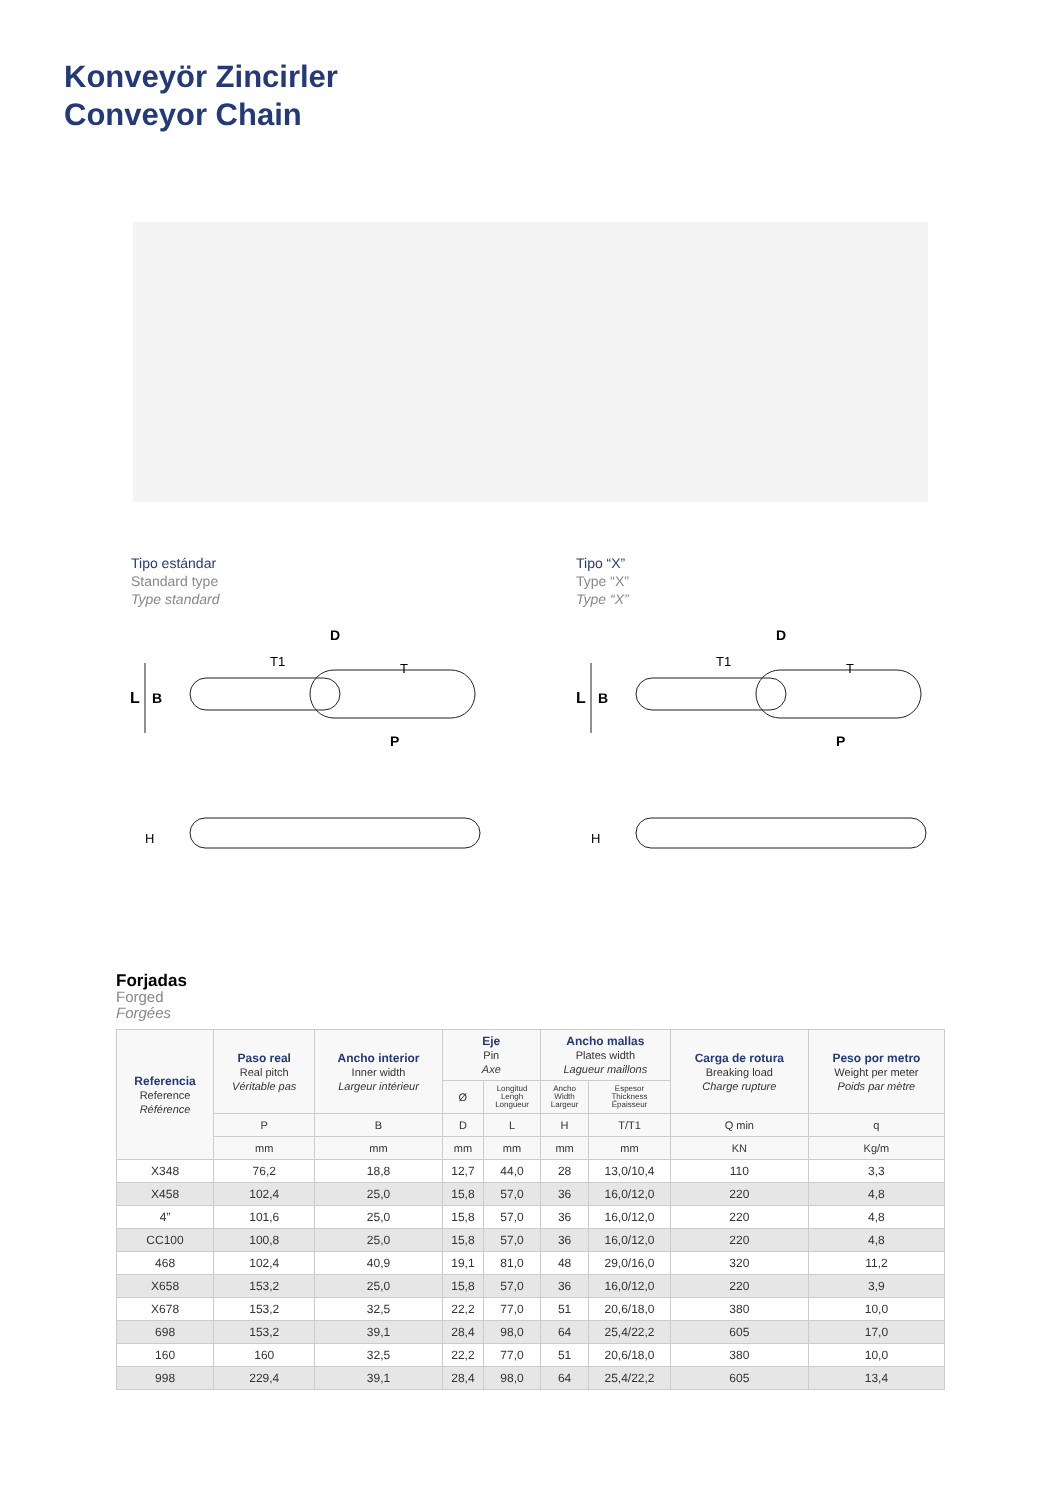Konveyör Zincirler
Conveyor Chain
Tipo estándar
Standard type
Type standard
Tipo “X”
Type “X”
Type “X”
L
B
D
T1
T
P
H
L
B
D
T1
T
P
H
Forjadas
Forged
Forgées
| Referencia Reference Référence | Paso real Real pitch Véritable pas | Ancho interior Inner width Largeur intérieur | Eje Pin Axe | | Ancho mallas Plates width Lagueur maillons | | Carga de rotura Breaking load Charge rupture | Peso por metro Weight per meter Poids par mètre |
| --- | --- | --- | --- | --- | --- | --- | --- | --- |
| | | | Ø | Longitud Lengh Longueur | Ancho Width Largeur | Espesor Thickness Épaisseur | | |
| | P | B | D | L | H | T/T1 | Q min | q |
| | mm | mm | mm | mm | mm | mm | KN | Kg/m |
| X348 | 76,2 | 18,8 | 12,7 | 44,0 | 28 | 13,0/10,4 | 110 | 3,3 |
| X458 | 102,4 | 25,0 | 15,8 | 57,0 | 36 | 16,0/12,0 | 220 | 4,8 |
| 4” | 101,6 | 25,0 | 15,8 | 57,0 | 36 | 16,0/12,0 | 220 | 4,8 |
| CC100 | 100,8 | 25,0 | 15,8 | 57,0 | 36 | 16,0/12,0 | 220 | 4,8 |
| 468 | 102,4 | 40,9 | 19,1 | 81,0 | 48 | 29,0/16,0 | 320 | 11,2 |
| X658 | 153,2 | 25,0 | 15,8 | 57,0 | 36 | 16,0/12,0 | 220 | 3,9 |
| X678 | 153,2 | 32,5 | 22,2 | 77,0 | 51 | 20,6/18,0 | 380 | 10,0 |
| 698 | 153,2 | 39,1 | 28,4 | 98,0 | 64 | 25,4/22,2 | 605 | 17,0 |
| 160 | 160 | 32,5 | 22,2 | 77,0 | 51 | 20,6/18,0 | 380 | 10,0 |
| 998 | 229,4 | 39,1 | 28,4 | 98,0 | 64 | 25,4/22,2 | 605 | 13,4 |